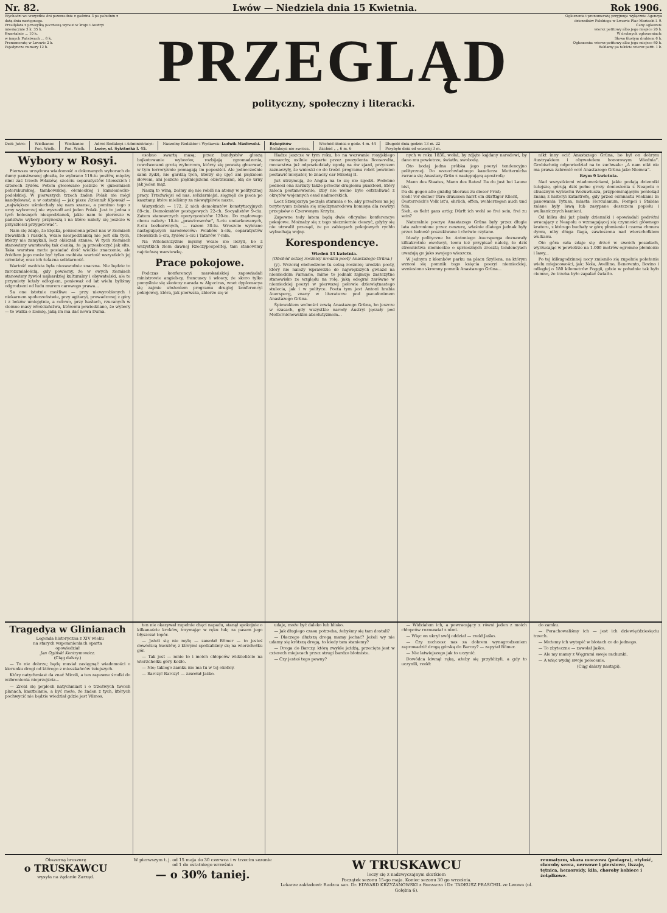Nr. 82. Lwów — Niedziela dnia 15 Kwietnia. Rok 1906.
Wychodzi we wszystkie dni powszednie z godzina 3 po południu z datą dnia następnego.
Przedpłata z przesyłką pocztową wynosi w kraju i Austryi miesięcznie 3 k. 35 h.
Kwartalnie ... 10 k.
w innych Państwach ... 6 k.
Prenumeratę w Lwowie 2 k.
Pojedyncze numery 12 h.
PRZEGLĄD
polityczny, społeczny i literacki.
Ogłoszenia i prenumeratę przyjmuje wyłącznie Agencya dzienników Polskiego w Lwowie Plac Mariacki l. 9.
Ceny ogłoszeń:
wiersz petitowy albo jego miejsce 20 h.
W drobnych ogłoszeniach:
Słowo tłustym drukiem 6 h.
Ogłoszenia: wiersz petitowy albo jego miejsce 60 h.
Reklamy po tekście wiersz petit. 1 k.
Dziś: Jutro: Wielkanoc
Pon. Wielk.
Wielkanoc
Pon. Wielk.
Adres Redakcyi i Administracyi:
Lwów, ul. Sykstuska l. 45.
Naczelny Redaktor i Wydawca: Ludwik Masłowski.
Rękopisów
Redakcya nie zwraca.
Wschód słońca o godz. 4 m. 44
Zachód „ „ 6 m. 6
Długość dnia godzin 13 m. 22
Przybyło dnia od wczoraj 3 m.
Wybory w Rosyi.
Pierwsza urzędowa wiadomość o dokonanych wyborach do dumy państwowej głosiła, że wybrano 119-tu posłów, między nimi zaś trzech Polaków, sześciu separatystów litewskich i czterech żydów. Potem głosowano jeszcze w guberniach petersburskiej, tambowskiej, ołonieckiej i kamieniecko-podolskiej. W pierwszych trzech żaden Polak nie mógł kandydować, a w ostatniej — jak pisze Dziennik Kijowski — „największe uśmiechały się nam szanse, a pomimo tego z urny wyborczej nie wyszedł ani jeden Polak. Jest to jedna z tych bolesnych niespodzianek, jakie nam te pierwsze w państwie wybory przynoszą i na które należy się jeszcze w przyszłości przygotować“.
Nam się zdaje, że klęska, poniesiona przez nas w ziemiach litewskich i ruskich, wcale niespodzianką nie jest dla tych, którzy nie zamykali, lecz obliczali szanse. W tych ziemiach stanowimy warstewkę tak cienką, że ją przeskoczyć jak sito. Taka warstwa może posiadać dość wielkie znaczenie, ale źródłem jego może być tylko osobista wartość wszystkich jej członków, oraz ich żelazna solidarność.
Wartość osobista była niezawodnie znaczna. Nie będzie to zarozumiałością, gdy powiemy, że w owych ziemiach stanowimy żywioł najbardziej kulturalny i obywatelski, ale te przymioty leżały odłogiem, ponieważ od lat wielu byliśmy odgrodzeni od ludu murem carowego prawa...
Sa one istotnie możliwe — przy niewyrobionych i niekarnem społeczeństwie, przy agitacyi, prowadzonej z góry i z boków umiejętnie, a celowo, przy hasłach, rzucanych w ciemne masy włościaństwa, któremu powiedziano, że wybory — to walka o ziemię, jaką im ma dać nowa Duma.
osobno swartą masą; przez bundystów głoszą bojkotowanie wyborów, rozbijają zgromadzenia, rewolwerami grożą wyborcom, którzy się poważą głosować; w tym terroryzmie pomagają im pepesiści. Ale jednocześnie sami żydzi, nie gardzą tych, którzy się ujęć ani piękniem słowem, ani jeszcze piękniejszemi obietnicami, idą do urny jak jeden mąż.
Naszą to winą, żeśmy się nie robili na atomy w politycznej pracy. Trzeźwiejsi od nas, solidarniejsi, sięgnęli do pieca po kasztany, które mieliśmy za niewątpliwie nasze.
Wszystkich — 172. Z nich demokratów konstytucyjnych 89-ciu. Demokratów postępowych 22-ch. Socyalistów 9-ciu. Zatem stanowczych opozycyonistów 120-tu. Do rządowego obozu należy: 18-tu „prawicowców“, 5-ciu umiarkowanych, 8-ciu bezbarwnych, — razem 30-tu. Wreszcie wybrano następujących narodowców: Polaków 5-ciu, separatystów litewskich 5-ciu, żydów 5-ciu i Tatarów 7-min.
Na Witebszczyźnie myśmy wcale nie liczyli, bo z wszystkich ziem dawnej Rzeczypospolitej, tam stanowimy najcieńszą warstewkę.
Prace pokojowe.
Podczas konferencyi marokańskiej zapowiadali ministrowie angielscy, francuscy i włoscy, że skoro tylko pomyślnie się skończy narada w Algeciras, wnet dyplomacya się zajmie ułożeniem programu drugiej konferencyi pokojowej, która, jak pierwsza, zbierze się w
Hadze jeszcze w tym roku, bo na wezwanie rosyjskiego monarchy, usilnie poparte przez prezydenta Roosevelta, mocarstwa już odpowiedziały zgodą na ów zjazd, przyczem zaznaczyły, że wnioski co do treści programu robót powinien postawić inicyator, to znaczy car Mikołaj II.
Już utrzymują, że Anglia na to się nie zgodzi. Podobno podnosi ona zarzuty także przeciw drugiemu punktowi, który zaleca postanowienie, iżby nie wolno było ostrzeliwać z okrętów wojennych osad nadmorskich.
Lecz Szwajcarya poczęła starania o to, aby przedtem na jej terytoryum zebrała się międzynarodowa komisya dla rewizyi przepisów o Czerwonym Krzyżu.
Zapewne tedy latem będą dwie oficyalne konferencye pokojowe. Możnaby się z tego niezmiernie cieszyć, gdyby się nie utrwalił przesąd, że po zabiegach pokojowych rychło wybuchają wojny.
Korespondencye.
Wiedeń 13 kwietnia.
(Obchód setnej rocznicy urodzin poety Anastazego Grüna.)
(y). Wczoraj obchodzono tu setną rocznicę urodzin poety, który nie należy wprawdzie do największych gwiazd na niemieckim Parnasie, mimo to jednak zajmuje zaszczytne stanowisko ze względu na rolę, jaką odegrał zarówno w niemieckiej poezyi w pierwszej połowie dziewiętnastego stulecia, jak i w polityce. Poeta tym jest Antoni hrabia Auersperg, znany w literaturze pod pseudonimem Anastazego Grüna.
Śpiewakiem wolności zowią Anastazego Grüna, bo jeszcze w czasach, gdy wszystkie narody Austryi jęczały pod Metternichowskim absolutyzmem...
nych w roku 1836, wołał, by zdjęto kajdany narodowi, by dano mu powietrze, światło, swobodę.
Oto bodaj jedna próbka jego poezyi tendencyjno politycznej. Do wszechwładnego kanclerza Metternicha zwraca się Anastazy Grün z następującą apostrofą:
Mann des Staates, Mann des Rates! Da du just bei Laune bist,
Da du gegen alle gnädig überaus zu dieser Frist;
Sieh! vor deiner Türe draussen harrt ein dürftiger Klient,
Oesterreich's Volk ist's, ehrlich, offen, wohlerzogen auch und fein,
Sieh, es fleht gans artig: Dürft ich wohl so frei sein, frei zu sein?
Naturalnie poezye Anastazego Grüna były przez długie lata zabronione przez cenzurę, właśnie dlatego jednak były przez ludność poszukiwane i chciwie czytane.
Ideały polityczne hr. Antoniego Auersperga doznawały kilkakrotnie ewolucyi, temu też przypisać należy, że dziś stronnictwa niemieckie o sprzecznych zresztą tendencyach uważają go jako swojego wieszcza.
W jednym z klombów parku na placu Szyllera, na którym wznosi się pomnik tego księcia poezyi niemieckiej, wzniesiono skromny pomnik Anastazego Grüna...
nikt inny ocić Anastazego Grüna, bo był on dobrym Austryakiem i obywatelem honorowym Wiednia“. Grobischnig odpowiedział na to zuchwale: „A nam nikt nie ma prawa zabronić ocić Anastazego Grüna jako Niemca“.
Rzym 9 kwietnia.
Nad wszystkiemi wiadomościami, jakie podają dzienniki tutejsze, górują dziś pełne grozy doniesienia z Neapolu o strasznym wybuchu Wezuwiusza, przypominającym poniekąd znaną z historyi katastrofę, gdy przed ośmnastu wiekami ze panowania Tytusa, miasta Herculanum, Pompei i Stabiae zalane były lawą lub zasypane deszczem popiołu i wulkanicznych kamieni.
Od kilku dni już pisały dzienniki i opowiadali podróżni wracający z Neapolu o wzmagającej się czynności głównego krateru, z którego buchały w górę płomienie i czarna chmura dymu, niby długa flaga, zawieszona nad wierzchołkiem wulkanu.
Oto góra cała zdaje się drżeć w swoich posadach, wyrzucając w powietrze na 1.000 metrów ogromne płomienie i lawy...
Po tej kilkugodzinnej nocy zmieniło się zupełnie położenie wielu miejscowości, jak: Nola, Avellino, Benevento, Bovino i odległej o 180 kilometrów Foggii, gdzie w południe tak było ciemno, że trzeba było zapalać światło.
Tragedya w Glinianach
Legenda historyczna z XIV wieku
na starych wspomnieniach oparta
opowiedział
Jan Ogiński Kontrymowicz.
(Ciąg dalszy.)
— To nie dobrze; będę musiał zasięgnąć wiadomości o kierunku drogi od którego z mieszkańców tutejszych.
Który natychmiast da znać Micoli, a ten zapewne środki do wzbronienia nieprzejścia...
— Zrobi się popłoch natychmiast i o trzeźwych twoich planach, kasztelanie, a być może, że żaden z tych, których pochwycić nie będzie wiedział gdzie jest Vilmos.
ten nie okazywał zupełnie chęci napadu, stanął spokojnie o kilkanaście kroków, trzymając w ręku łuk; za pasem jego błyszczał topór.
— Jeżeli się nie mylę — zawołał Römer — to jesteś dowódzcą huculów, z którymi spotkaliśmy się na wierzchołku gór.
— Tak jest — mnie to i moich chłopców widzieliście na wierzchołku góry Kozło.
— Nie; takiego zamku nie ma tu w tej okolicy.
— Barczy! Barczy! — zawołał Jaśko.
udaje, może być daleko lub blisko.
— Jak długiego czasu potrzeba, żebyśmy się tam dostali?
— Dlaczego dłuższą drogą mamy jechać? Jeżeli wy nie udamy się krótszą drogą, to kiedy tam staniemy?
— Droga do Barczy, którą zwykle jeżdżą, przecięta jest w czterech miejscach przez strugi bardzo błotniste.
— Czy jesteś tego pewny?
— Widziałem ich, a powracający z równi jeden z moich chłopców rozmawiał z nimi.
— Więc on ukrył swój oddział — rzekł Jaśko.
— Czy zechcesz nas za dobrem wynagrodzeniem zaprowadzić drogą górską do Barczy? — zapytał Römer.
— Nie latwiejszego jak to uczynić.
Dowódca kiwnął ręką, ażeby się przybliżyli, a gdy to uczynili, rzekł:
do zamku.
— Porachowaliśmy ich — jest ich dziewięćdziesięciu trzech.
— Możemy ich wytopić w błotach co do jednego.
— To zbyteczne — zawołał Jaśko.
— Ale my mamy z Węgrami swoje rachunki.
— A więc wydaj swoje polecenie.
(Ciąg dalszy nastąpi).
Obszerną broszurę
o TRUSKAWCU
wysyła na żądanie Zarząd.
W pierwszym t. j. od 15 maja do 30 czerwca i w trzecim sezonie od 1 do ostatniego września
— o 30% taniej.
W TRUSKAWCU
leczy się z nadzwyczajnym skutkiem
Początek sezonu 15-go maja. Koniec sezonu 30 go września.
Lekarze zakładowi: Radzca san. Dr. EDWARD KRZYŻANOWSKI z Buczacza i Dr. TADEUSZ PRASCHIL ze Lwowa (ul. Gołębia 6).
reumatyzm, skaza moczowa (podagra), otyłość, choroby serca, nerwowe i piersiowe, liszaje, tętnica, hemoroidy, kiła, choroby kobiece i żołądkowe.